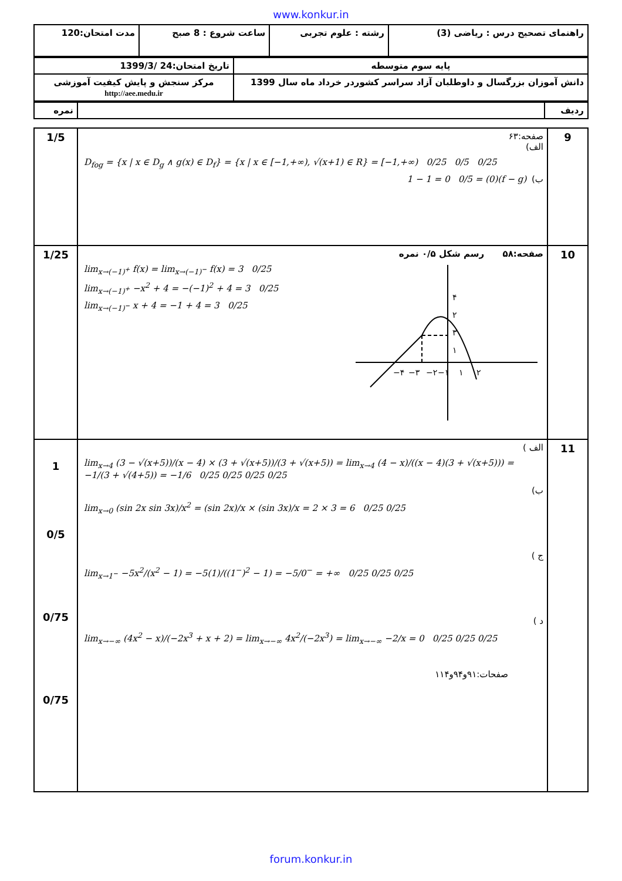www.konkur.in
| راهنمای تصحیح درس : ریاضی (3) | رشته : علوم تجربی | ساعت شروع : 8 صبح | مدت امتحان:120 |
| پایه سوم متوسطه | تاریخ امتحان:24 /1399/3 |
| دانش آموزان بزرگسال و داوطلبان آزاد سراسر کشوردر خرداد ماه سال 1399 | مرکز سنجش و پایش کیفیت آموزشی http://aee.medu.ir |
| ردیف | | نمره |
| 9 | صفحه:۶۳ الف) D<sub>fog</sub> = {x / x ∈ D<sub>g</sub> ∧ g(x) ∈ D<sub>f</sub>} = {x / x ∈ [−1,+∞), √(x+1) ∈ R} = [−1,+∞) 0/25 0/5 0/25 ب) (f − g)(0) = 1 − 1 = 0 0/5 | 1/5 |
| 10 | صفحه:۵۸ رسم شکل ۰/۵ نمره lim<sub>x→(−1)<sup>+</sup></sub> f(x) = lim<sub>x→(−1)<sup>−</sup></sub> f(x) = 3 0/25 lim<sub>x→(−1)<sup>+</sup></sub> −x<sup>2</sup> + 4 = −(−1)<sup>2</sup> + 4 = 3 0/25 lim<sub>x→(−1)<sup>−</sup></sub> x + 4 = −1 + 4 = 3 0/25 ۴ ۳ ۲ ۱ −۴ −۳ −۲ −۱ ۱ ۲ | 1/25 |
| 11 | الف ) lim<sub>x→4</sub> (3 − √(x+5))/(x − 4) × (3 + √(x+5))/(3 + √(x+5)) = lim<sub>x→4</sub> (4 − x)/((x − 4)(3 + √(x+5))) = −1/(3 + √(4+5)) = −1/6 0/25 0/25 0/25 0/25 ب) lim<sub>x→0</sub> (sin 2x sin 3x)/x<sup>2</sup> = (sin 2x)/x × (sin 3x)/x = 2 × 3 = 6 0/25 0/25 ج ) lim<sub>x→1<sup>−</sup></sub> −5x<sup>2</sup>/(x<sup>2</sup> − 1) = −5(1)/((1<sup>−</sup>)<sup>2</sup> − 1) = −5/0<sup>−</sup> = +∞ 0/25 0/25 0/25 د ) lim<sub>x→−∞</sub> (4x<sup>2</sup> − x)/(−2x<sup>3</sup> + x + 2) = lim<sub>x→−∞</sub> 4x<sup>2</sup>/(−2x<sup>3</sup>) = lim<sub>x→−∞</sub> −2/x = 0 0/25 0/25 0/25 صفحات:۹۱و۹۴و۱۱۴ | 1 0/5 0/75 0/75 |
forum.konkur.in